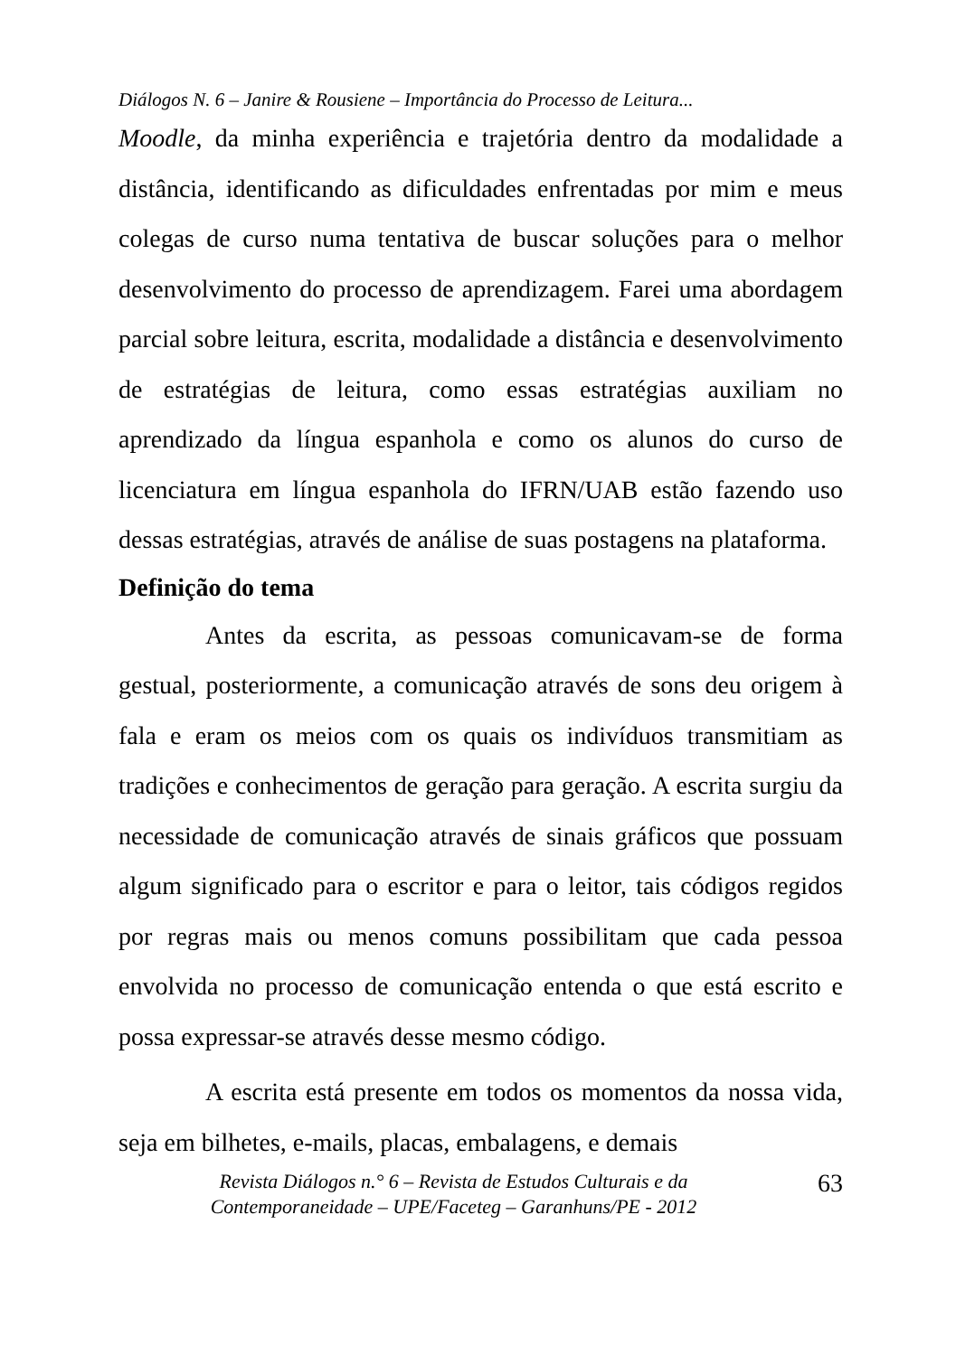Diálogos N. 6 – Janire & Rousiene – Importância do Processo de Leitura...
Moodle, da minha experiência e trajetória dentro da modalidade a distância, identificando as dificuldades enfrentadas por mim e meus colegas de curso numa tentativa de buscar soluções para o melhor desenvolvimento do processo de aprendizagem. Farei uma abordagem parcial sobre leitura, escrita, modalidade a distância e desenvolvimento de estratégias de leitura, como essas estratégias auxiliam no aprendizado da língua espanhola e como os alunos do curso de licenciatura em língua espanhola do IFRN/UAB estão fazendo uso dessas estratégias, através de análise de suas postagens na plataforma.
Definição do tema
Antes da escrita, as pessoas comunicavam-se de forma gestual, posteriormente, a comunicação através de sons deu origem à fala e eram os meios com os quais os indivíduos transmitiam as tradições e conhecimentos de geração para geração. A escrita surgiu da necessidade de comunicação através de sinais gráficos que possuam algum significado para o escritor e para o leitor, tais códigos regidos por regras mais ou menos comuns possibilitam que cada pessoa envolvida no processo de comunicação entenda o que está escrito e possa expressar-se através desse mesmo código.
A escrita está presente em todos os momentos da nossa vida, seja em bilhetes, e-mails, placas, embalagens, e demais
Revista Diálogos n.° 6 – Revista de Estudos Culturais e da
Contemporaneidade – UPE/Faceteg – Garanhuns/PE - 2012
63